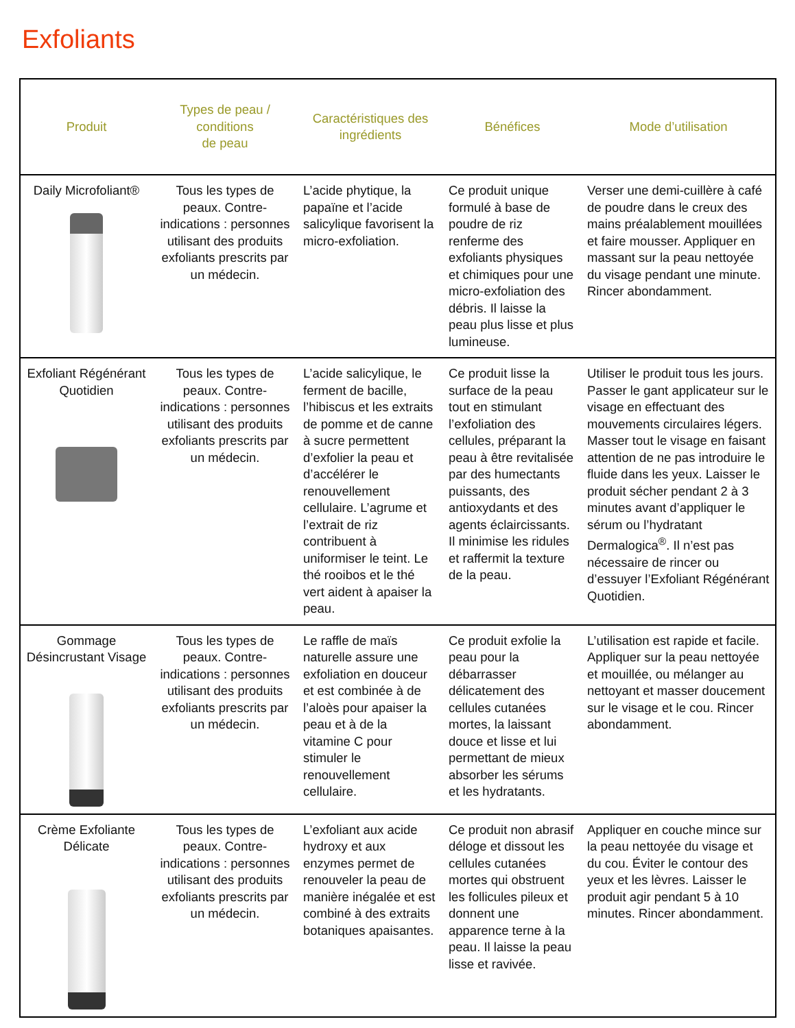Exfoliants
| Produit | Types de peau / conditions de peau | Caractéristiques des ingrédients | Bénéfices | Mode d’utilisation |
| --- | --- | --- | --- | --- |
| Daily Microfoliant® | Tous les types de peaux. Contre-indications : personnes utilisant des produits exfoliants prescrits par un médecin. | L’acide phytique, la papaïne et l’acide salicylique favorisent la micro-exfoliation. | Ce produit unique formulé à base de poudre de riz renferme des exfoliants physiques et chimiques pour une micro-exfoliation des débris. Il laisse la peau plus lisse et plus lumineuse. | Verser une demi-cuillère à café de poudre dans le creux des mains préalablement mouillées et faire mousser. Appliquer en massant sur la peau nettoyée du visage pendant une minute. Rincer abondamment. |
| Exfoliant Régénérant Quotidien | Tous les types de peaux. Contre-indications : personnes utilisant des produits exfoliants prescrits par un médecin. | L’acide salicylique, le ferment de bacille, l’hibiscus et les extraits de pomme et de canne à sucre permettent d’exfolier la peau et d’accélérer le renouvellement cellulaire. L’agrume et l’extrait de riz contribuent à uniformiser le teint. Le thé rooibos et le thé vert aident à apaiser la peau. | Ce produit lisse la surface de la peau tout en stimulant l’exfoliation des cellules, préparant la peau à être revitalisée par des humectants puissants, des antioxydants et des agents éclaircissants. Il minimise les ridules et raffermit la texture de la peau. | Utiliser le produit tous les jours. Passer le gant applicateur sur le visage en effectuant des mouvements circulaires légers. Masser tout le visage en faisant attention de ne pas introduire le fluide dans les yeux. Laisser le produit sécher pendant 2 à 3 minutes avant d’appliquer le sérum ou l’hydratant Dermalogica<sup>®</sup>. Il n’est pas nécessaire de rincer ou d’essuyer l’Exfoliant Régénérant Quotidien. |
| Gommage Désincrustant Visage | Tous les types de peaux. Contre-indications : personnes utilisant des produits exfoliants prescrits par un médecin. | Le raffle de maïs naturelle assure une exfoliation en douceur et est combinée à de l’aloès pour apaiser la peau et à de la vitamine C pour stimuler le renouvellement cellulaire. | Ce produit exfolie la peau pour la débarrasser délicatement des cellules cutanées mortes, la laissant douce et lisse et lui permettant de mieux absorber les sérums et les hydratants. | L’utilisation est rapide et facile. Appliquer sur la peau nettoyée et mouillée, ou mélanger au nettoyant et masser doucement sur le visage et le cou. Rincer abondamment. |
| Crème Exfoliante Délicate | Tous les types de peaux. Contre-indications : personnes utilisant des produits exfoliants prescrits par un médecin. | L’exfoliant aux acide hydroxy et aux enzymes permet de renouveler la peau de manière inégalée et est combiné à des extraits botaniques apaisantes. | Ce produit non abrasif déloge et dissout les cellules cutanées mortes qui obstruent les follicules pileux et donnent une apparence terne à la peau. Il laisse la peau lisse et ravivée. | Appliquer en couche mince sur la peau nettoyée du visage et du cou. Éviter le contour des yeux et les lèvres. Laisser le produit agir pendant 5 à 10 minutes. Rincer abondamment. |